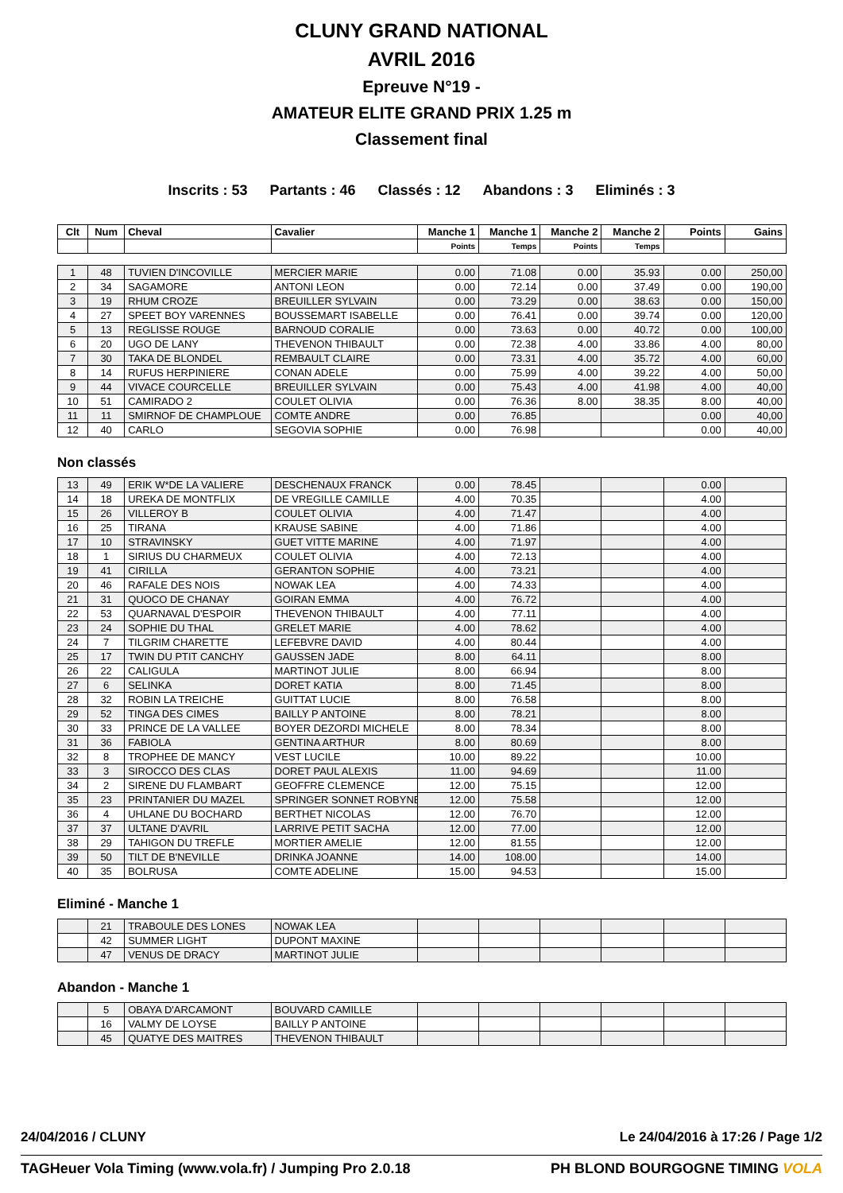CLUNY GRAND NATIONAL
AVRIL 2016
Epreuve N°19 -
AMATEUR ELITE GRAND PRIX 1.25 m
Classement final
Inscrits : 53 Partants : 46 Classés : 12 Abandons : 3 Eliminés : 3
| Clt | Num | Cheval | Cavalier | Manche 1 | Manche 1 | Manche 2 | Manche 2 | Points | Gains |
| --- | --- | --- | --- | --- | --- | --- | --- | --- | --- |
| | | | | Points | Temps | Points | Temps | | |
| 1 | 48 | TUVIEN D'INCOVILLE | MERCIER MARIE | 0.00 | 71.08 | 0.00 | 35.93 | 0.00 | 250,00 |
| 2 | 34 | SAGAMORE | ANTONI LEON | 0.00 | 72.14 | 0.00 | 37.49 | 0.00 | 190,00 |
| 3 | 19 | RHUM CROZE | BREUILLER SYLVAIN | 0.00 | 73.29 | 0.00 | 38.63 | 0.00 | 150,00 |
| 4 | 27 | SPEET BOY VARENNES | BOUSSEMART ISABELLE | 0.00 | 76.41 | 0.00 | 39.74 | 0.00 | 120,00 |
| 5 | 13 | REGLISSE ROUGE | BARNOUD CORALIE | 0.00 | 73.63 | 0.00 | 40.72 | 0.00 | 100,00 |
| 6 | 20 | UGO DE LANY | THEVENON THIBAULT | 0.00 | 72.38 | 4.00 | 33.86 | 4.00 | 80,00 |
| 7 | 30 | TAKA DE BLONDEL | REMBAULT CLAIRE | 0.00 | 73.31 | 4.00 | 35.72 | 4.00 | 60,00 |
| 8 | 14 | RUFUS HERPINIERE | CONAN ADELE | 0.00 | 75.99 | 4.00 | 39.22 | 4.00 | 50,00 |
| 9 | 44 | VIVACE COURCELLE | BREUILLER SYLVAIN | 0.00 | 75.43 | 4.00 | 41.98 | 4.00 | 40,00 |
| 10 | 51 | CAMIRADO 2 | COULET OLIVIA | 0.00 | 76.36 | 8.00 | 38.35 | 8.00 | 40,00 |
| 11 | 11 | SMIRNOF DE CHAMPLOUE | COMTE ANDRE | 0.00 | 76.85 | | | 0.00 | 40,00 |
| 12 | 40 | CARLO | SEGOVIA SOPHIE | 0.00 | 76.98 | | | 0.00 | 40,00 |
Non classés
| 13 | 49 | ERIK W*DE LA VALIERE | DESCHENAUX FRANCK | 0.00 | 78.45 | | | 0.00 | |
| 14 | 18 | UREKA DE MONTFLIX | DE VREGILLE CAMILLE | 4.00 | 70.35 | | | 4.00 | |
| 15 | 26 | VILLEROY B | COULET OLIVIA | 4.00 | 71.47 | | | 4.00 | |
| 16 | 25 | TIRANA | KRAUSE SABINE | 4.00 | 71.86 | | | 4.00 | |
| 17 | 10 | STRAVINSKY | GUET VITTE MARINE | 4.00 | 71.97 | | | 4.00 | |
| 18 | 1 | SIRIUS DU CHARMEUX | COULET OLIVIA | 4.00 | 72.13 | | | 4.00 | |
| 19 | 41 | CIRILLA | GERANTON SOPHIE | 4.00 | 73.21 | | | 4.00 | |
| 20 | 46 | RAFALE DES NOIS | NOWAK LEA | 4.00 | 74.33 | | | 4.00 | |
| 21 | 31 | QUOCO DE CHANAY | GOIRAN EMMA | 4.00 | 76.72 | | | 4.00 | |
| 22 | 53 | QUARNAVAL D'ESPOIR | THEVENON THIBAULT | 4.00 | 77.11 | | | 4.00 | |
| 23 | 24 | SOPHIE DU THAL | GRELET MARIE | 4.00 | 78.62 | | | 4.00 | |
| 24 | 7 | TILGRIM CHARETTE | LEFEBVRE DAVID | 4.00 | 80.44 | | | 4.00 | |
| 25 | 17 | TWIN DU PTIT CANCHY | GAUSSEN JADE | 8.00 | 64.11 | | | 8.00 | |
| 26 | 22 | CALIGULA | MARTINOT JULIE | 8.00 | 66.94 | | | 8.00 | |
| 27 | 6 | SELINKA | DORET KATIA | 8.00 | 71.45 | | | 8.00 | |
| 28 | 32 | ROBIN LA TREICHE | GUITTAT LUCIE | 8.00 | 76.58 | | | 8.00 | |
| 29 | 52 | TINGA DES CIMES | BAILLY P ANTOINE | 8.00 | 78.21 | | | 8.00 | |
| 30 | 33 | PRINCE DE LA VALLEE | BOYER DEZORDI MICHELE | 8.00 | 78.34 | | | 8.00 | |
| 31 | 36 | FABIOLA | GENTINA ARTHUR | 8.00 | 80.69 | | | 8.00 | |
| 32 | 8 | TROPHEE DE MANCY | VEST LUCILE | 10.00 | 89.22 | | | 10.00 | |
| 33 | 3 | SIROCCO DES CLAS | DORET PAUL ALEXIS | 11.00 | 94.69 | | | 11.00 | |
| 34 | 2 | SIRENE DU FLAMBART | GEOFFRE CLEMENCE | 12.00 | 75.15 | | | 12.00 | |
| 35 | 23 | PRINTANIER DU MAZEL | SPRINGER SONNET ROBYNE | 12.00 | 75.58 | | | 12.00 | |
| 36 | 4 | UHLANE DU BOCHARD | BERTHET NICOLAS | 12.00 | 76.70 | | | 12.00 | |
| 37 | 37 | ULTANE D'AVRIL | LARRIVE PETIT SACHA | 12.00 | 77.00 | | | 12.00 | |
| 38 | 29 | TAHIGON DU TREFLE | MORTIER AMELIE | 12.00 | 81.55 | | | 12.00 | |
| 39 | 50 | TILT DE B'NEVILLE | DRINKA JOANNE | 14.00 | 108.00 | | | 14.00 | |
| 40 | 35 | BOLRUSA | COMTE ADELINE | 15.00 | 94.53 | | | 15.00 | |
Eliminé - Manche 1
| | 21 | TRABOULE DES LONES | NOWAK LEA | | | | | | |
| | 42 | SUMMER LIGHT | DUPONT MAXINE | | | | | | |
| | 47 | VENUS DE DRACY | MARTINOT JULIE | | | | | | |
Abandon - Manche 1
| | 5 | OBAYA D'ARCAMONT | BOUVARD CAMILLE | | | | | | |
| | 16 | VALMY DE LOYSE | BAILLY P ANTOINE | | | | | | |
| | 45 | QUATYE DES MAITRES | THEVENON THIBAULT | | | | | | |
24/04/2016 / CLUNY Le 24/04/2016 à 17:26 / Page 1/2
TAGHeuer Vola Timing (www.vola.fr) / Jumping Pro 2.0.18 PH BLOND BOURGOGNE TIMING VOLA